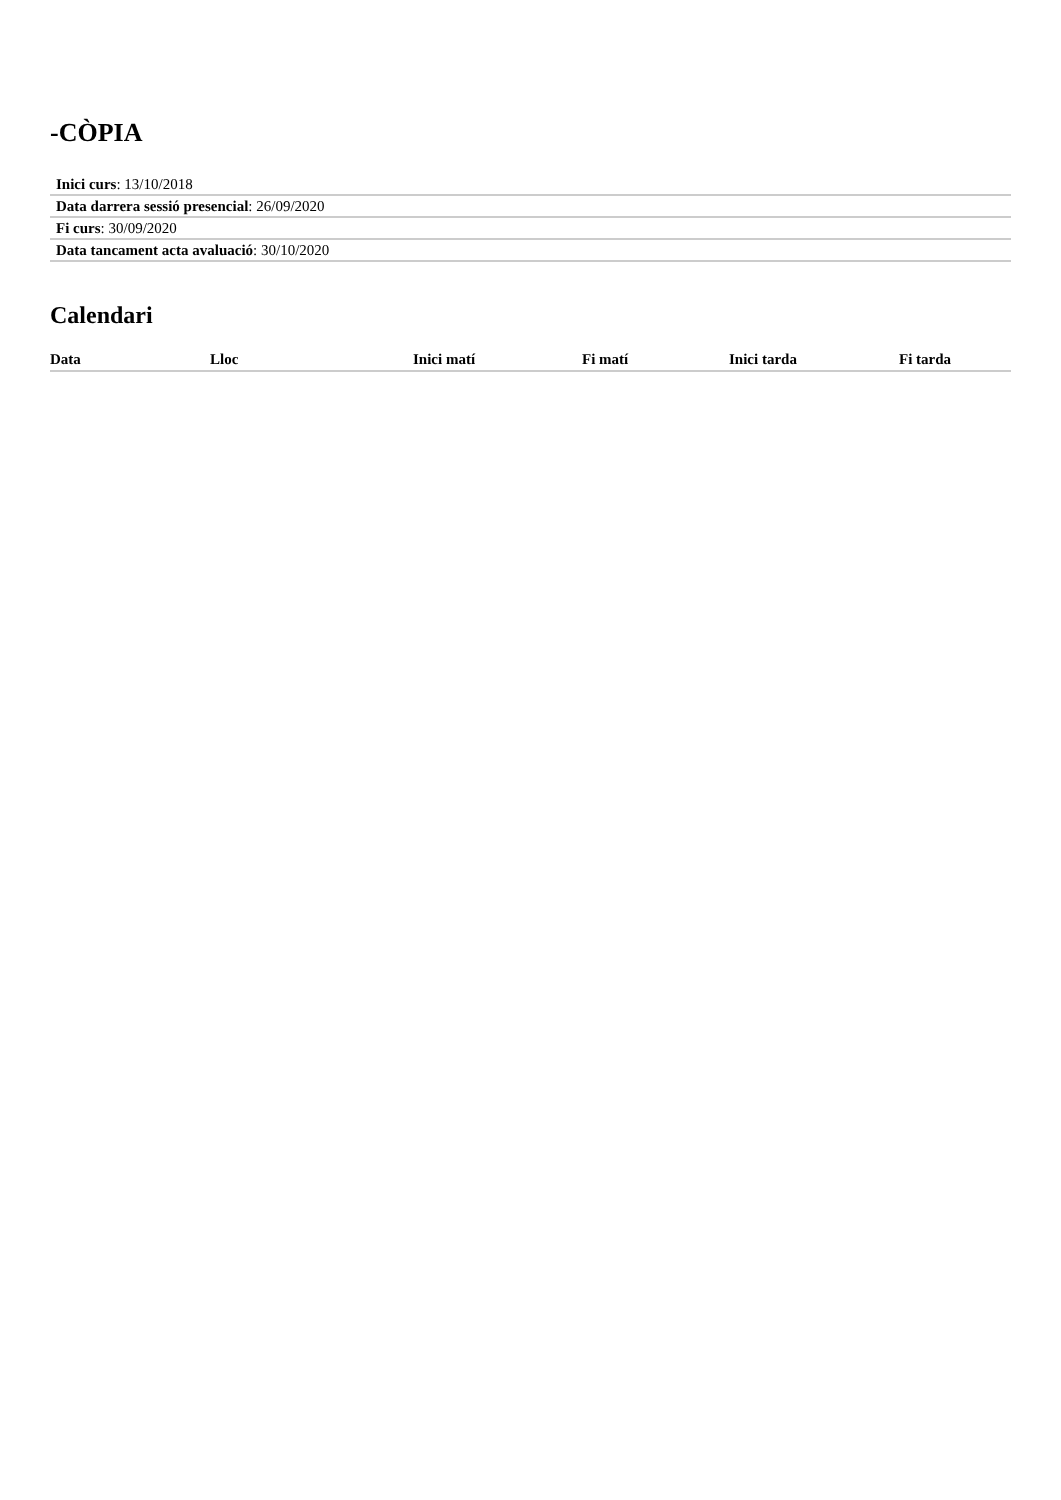-CÒPIA
Inici curs: 13/10/2018
Data darrera sessió presencial: 26/09/2020
Fi curs: 30/09/2020
Data tancament acta avaluació: 30/10/2020
Calendari
| Data | Lloc | Inici matí | Fi matí | Inici tarda | Fi tarda |
| --- | --- | --- | --- | --- | --- |